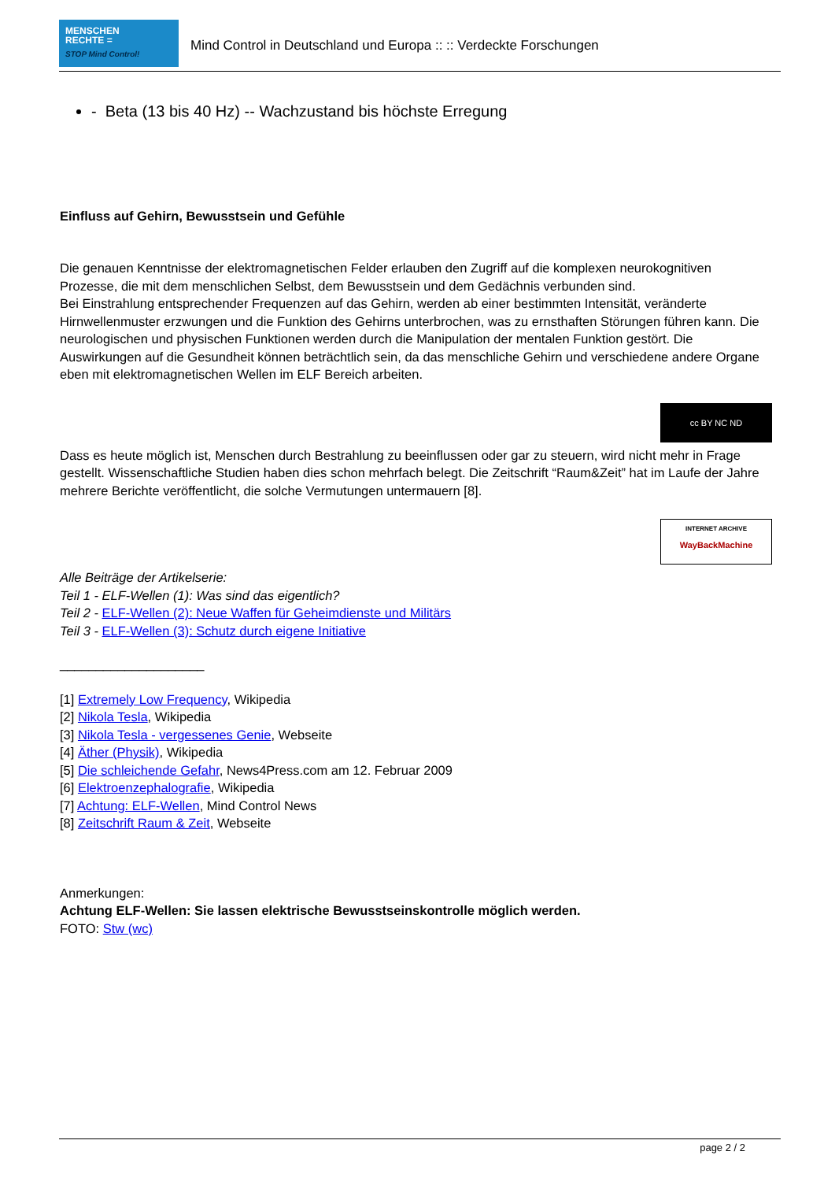MENSCHEN
RECHTE =
STOP Mind Control!
Mind Control in Deutschland und Europa :: :: Verdeckte Forschungen
- Beta (13 bis 40 Hz) -- Wachzustand bis höchste Erregung
Einfluss auf Gehirn, Bewusstsein und Gefühle
Die genauen Kenntnisse der elektromagnetischen Felder erlauben den Zugriff auf die komplexen neurokognitiven Prozesse, die mit dem menschlichen Selbst, dem Bewusstsein und dem Gedächnis verbunden sind.
Bei Einstrahlung entsprechender Frequenzen auf das Gehirn, werden ab einer bestimmten Intensität, veränderte Hirnwellenmuster erzwungen und die Funktion des Gehirns unterbrochen, was zu ernsthaften Störungen führen kann. Die neurologischen und physischen Funktionen werden durch die Manipulation der mentalen Funktion gestört. Die Auswirkungen auf die Gesundheit können beträchtlich sein, da das menschliche Gehirn und verschiedene andere Organe eben mit elektromagnetischen Wellen im ELF Bereich arbeiten.
cc BY NC ND
Dass es heute möglich ist, Menschen durch Bestrahlung zu beeinflussen oder gar zu steuern, wird nicht mehr in Frage gestellt. Wissenschaftliche Studien haben dies schon mehrfach belegt. Die Zeitschrift “Raum&Zeit” hat im Laufe der Jahre mehrere Berichte veröffentlicht, die solche Vermutungen untermauern [8].
INTERNET ARCHIVE
WayBackMachine
Alle Beiträge der Artikelserie:
Teil 1 - ELF-Wellen (1): Was sind das eigentlich?
Teil 2 - ELF-Wellen (2): Neue Waffen für Geheimdienste und Militärs
Teil 3 - ELF-Wellen (3): Schutz durch eigene Initiative
____________________
[1] Extremely Low Frequency, Wikipedia
[2] Nikola Tesla, Wikipedia
[3] Nikola Tesla - vergessenes Genie, Webseite
[4] Äther (Physik), Wikipedia
[5] Die schleichende Gefahr, News4Press.com am 12. Februar 2009
[6] Elektroenzephalografie, Wikipedia
[7] Achtung: ELF-Wellen, Mind Control News
[8] Zeitschrift Raum & Zeit, Webseite
Anmerkungen:
Achtung ELF-Wellen: Sie lassen elektrische Bewusstseinskontrolle möglich werden.
FOTO: Stw (wc)
page 2 / 2